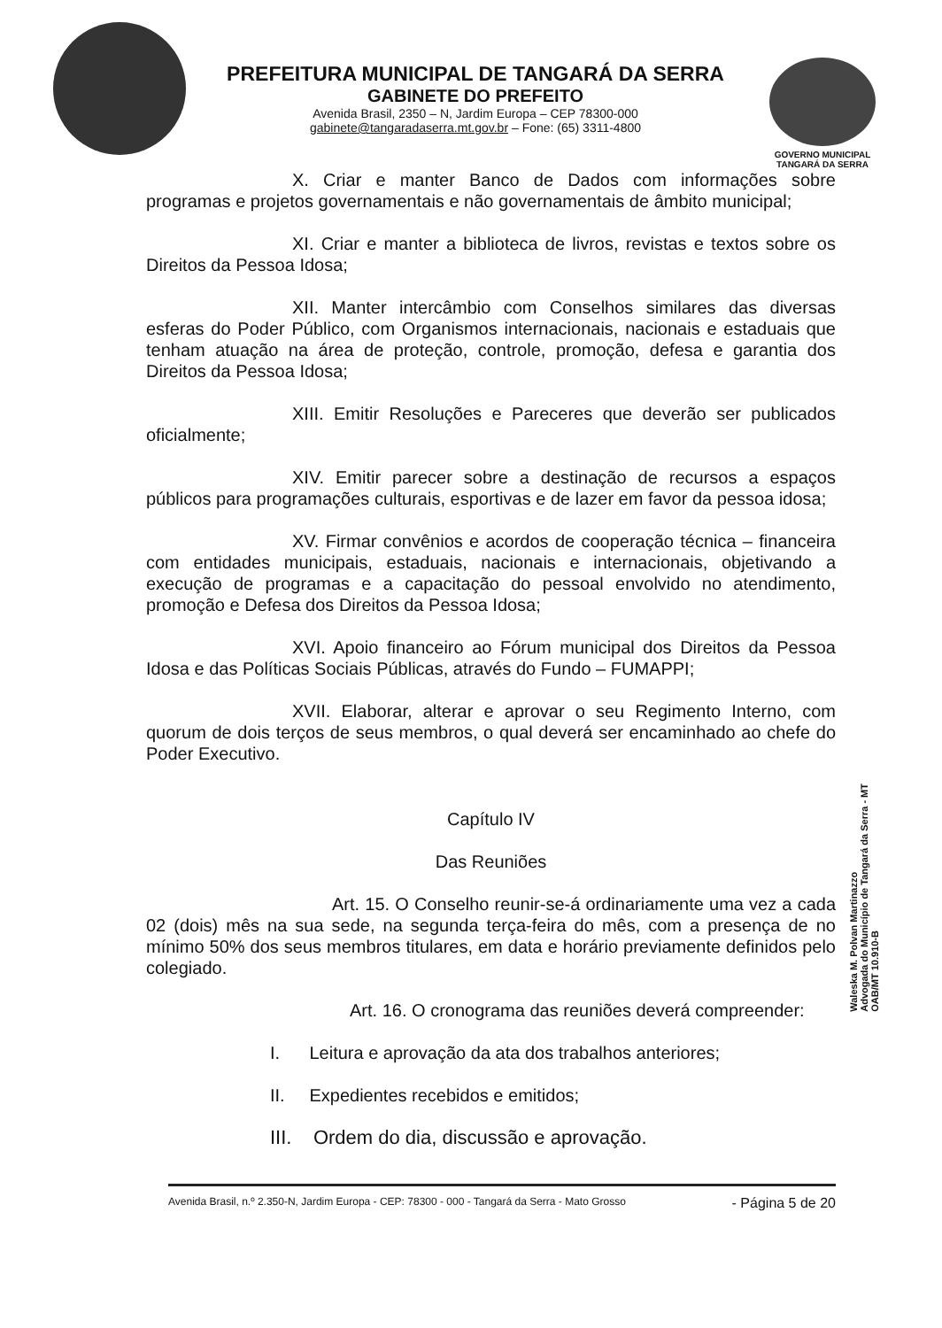PREFEITURA MUNICIPAL DE TANGARÁ DA SERRA
GABINETE DO PREFEITO
Avenida Brasil, 2350 – N, Jardim Europa – CEP 78300-000
gabinete@tangaradaserra.mt.gov.br – Fone: (65) 3311-4800
GOVERNO MUNICIPAL
TANGARÁ DA SERRA
X. Criar e manter Banco de Dados com informações sobre programas e projetos governamentais e não governamentais de âmbito municipal;
XI. Criar e manter a biblioteca de livros, revistas e textos sobre os Direitos da Pessoa Idosa;
XII. Manter intercâmbio com Conselhos similares das diversas esferas do Poder Público, com Organismos internacionais, nacionais e estaduais que tenham atuação na área de proteção, controle, promoção, defesa e garantia dos Direitos da Pessoa Idosa;
XIII. Emitir Resoluções e Pareceres que deverão ser publicados oficialmente;
XIV. Emitir parecer sobre a destinação de recursos a espaços públicos para programações culturais, esportivas e de lazer em favor da pessoa idosa;
XV. Firmar convênios e acordos de cooperação técnica – financeira com entidades municipais, estaduais, nacionais e internacionais, objetivando a execução de programas e a capacitação do pessoal envolvido no atendimento, promoção e Defesa dos Direitos da Pessoa Idosa;
XVI. Apoio financeiro ao Fórum municipal dos Direitos da Pessoa Idosa e das Políticas Sociais Públicas, através do Fundo – FUMAPPI;
XVII. Elaborar, alterar e aprovar o seu Regimento Interno, com quorum de dois terços de seus membros, o qual deverá ser encaminhado ao chefe do Poder Executivo.
Capítulo IV
Das Reuniões
Art. 15. O Conselho reunir-se-á ordinariamente uma vez a cada 02 (dois) mês na sua sede, na segunda terça-feira do mês, com a presença de no mínimo 50% dos seus membros titulares, em data e horário previamente definidos pelo colegiado.
Art. 16. O cronograma das reuniões deverá compreender:
I. Leitura e aprovação da ata dos trabalhos anteriores;
II. Expedientes recebidos e emitidos;
III. Ordem do dia, discussão e aprovação.
Waleska M. Polvan Martinazzo
Advogada do Município de Tangará da Serra - MT
OAB/MT 10.910-B
Avenida Brasil, n.º 2.350-N, Jardim Europa - CEP: 78300 - 000 - Tangará da Serra - Mato Grosso - Página 5 de 20